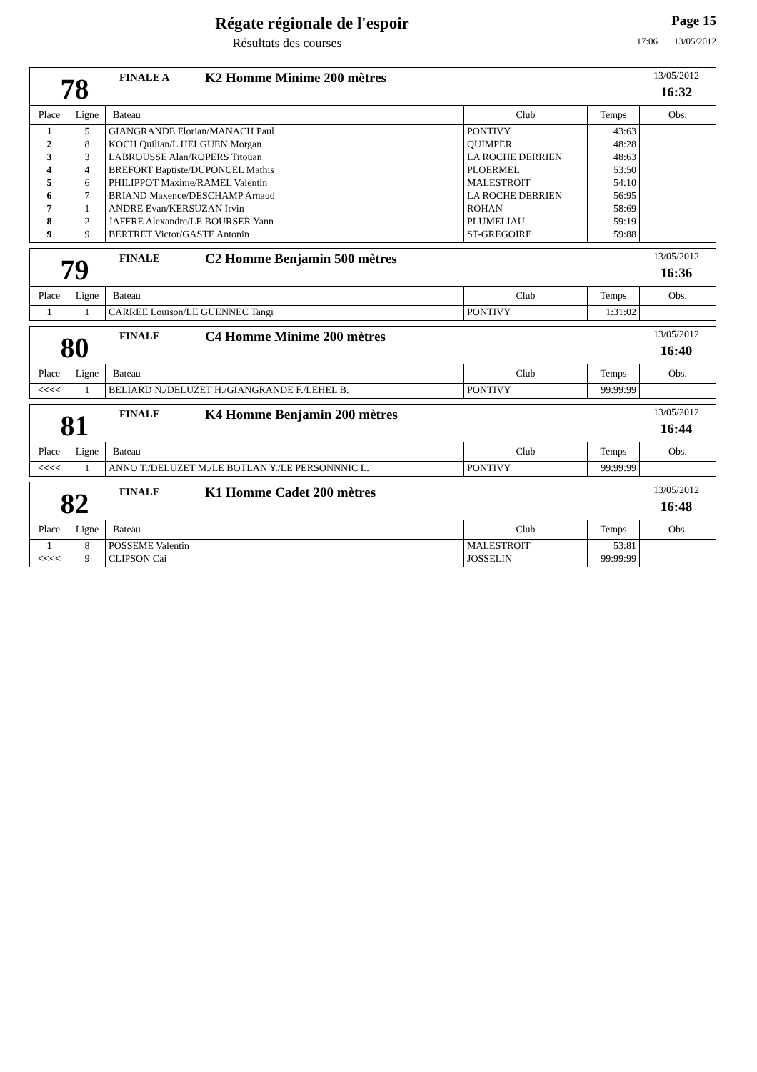Régate régionale de l'espoir
Résultats des courses
Page 15
17:06 13/05/2012
78
FINALE A
K2 Homme Minime 200 mètres
13/05/2012
16:32
| Place | Ligne | Bateau | Club | Temps | Obs. |
| --- | --- | --- | --- | --- | --- |
| 1 | 5 | GIANGRANDE Florian/MANACH Paul | PONTIVY | 43:63 | |
| 2 | 8 | KOCH Quilian/L HELGUEN Morgan | QUIMPER | 48:28 | |
| 3 | 3 | LABROUSSE Alan/ROPERS Titouan | LA ROCHE DERRIEN | 48:63 | |
| 4 | 4 | BREFORT Baptiste/DUPONCEL Mathis | PLOERMEL | 53:50 | |
| 5 | 6 | PHILIPPOT Maxime/RAMEL Valentin | MALESTROIT | 54:10 | |
| 6 | 7 | BRIAND Maxence/DESCHAMP Arnaud | LA ROCHE DERRIEN | 56:95 | |
| 7 | 1 | ANDRE Evan/KERSUZAN Irvin | ROHAN | 58:69 | |
| 8 | 2 | JAFFRE Alexandre/LE BOURSER Yann | PLUMELIAU | 59:19 | |
| 9 | 9 | BERTRET Victor/GASTE Antonin | ST-GREGOIRE | 59:88 | |
79
FINALE
C2 Homme Benjamin 500 mètres
13/05/2012
16:36
| Place | Ligne | Bateau | Club | Temps | Obs. |
| --- | --- | --- | --- | --- | --- |
| 1 | 1 | CARREE Louison/LE GUENNEC Tangi | PONTIVY | 1:31:02 | |
80
FINALE
C4 Homme Minime 200 mètres
13/05/2012
16:40
| Place | Ligne | Bateau | Club | Temps | Obs. |
| --- | --- | --- | --- | --- | --- |
| <<<< | 1 | BELIARD N./DELUZET H./GIANGRANDE F./LEHEL B. | PONTIVY | 99:99:99 | |
81
FINALE
K4 Homme Benjamin 200 mètres
13/05/2012
16:44
| Place | Ligne | Bateau | Club | Temps | Obs. |
| --- | --- | --- | --- | --- | --- |
| <<<< | 1 | ANNO T./DELUZET M./LE BOTLAN Y./LE PERSONNNIC L. | PONTIVY | 99:99:99 | |
82
FINALE
K1 Homme Cadet 200 mètres
13/05/2012
16:48
| Place | Ligne | Bateau | Club | Temps | Obs. |
| --- | --- | --- | --- | --- | --- |
| 1 | 8 | POSSEME Valentin | MALESTROIT | 53:81 | |
| <<<< | 9 | CLIPSON Cai | JOSSELIN | 99:99:99 | |